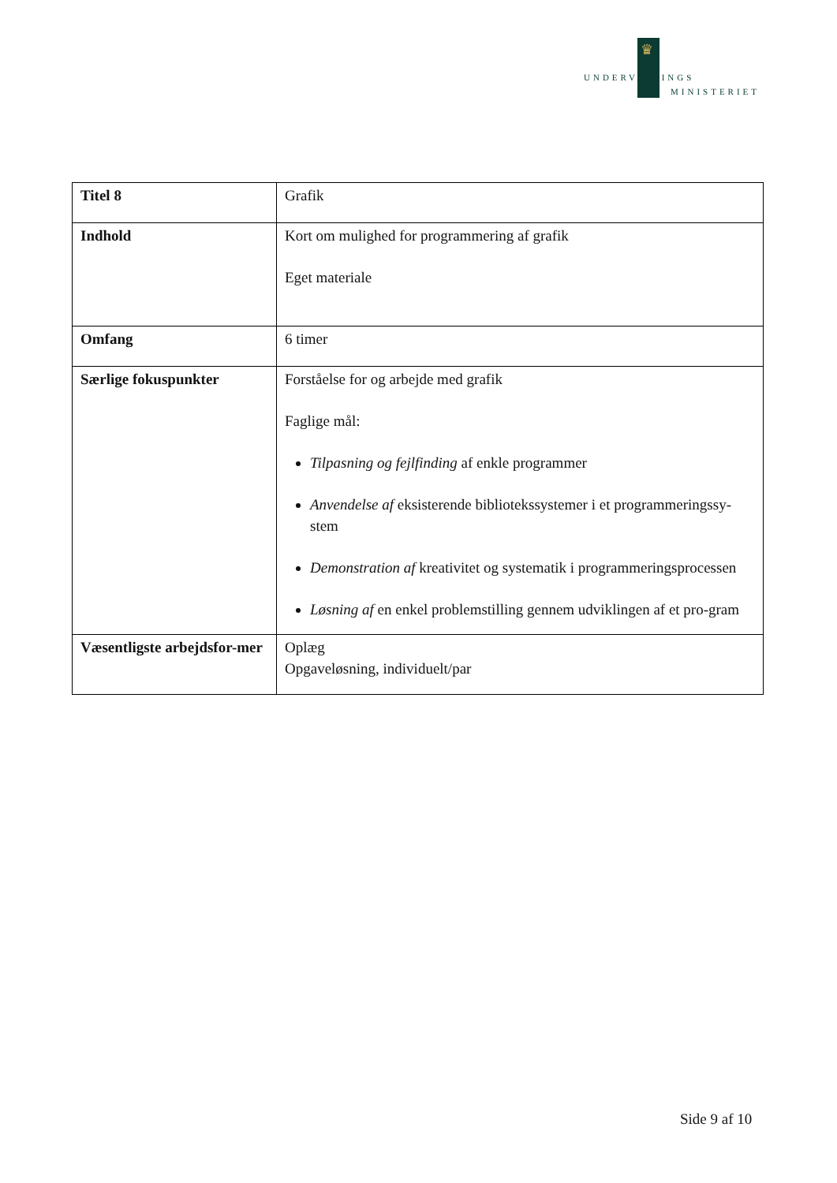♛
UNDERVISNINGS
MINISTERIET
| Titel 8 | Grafik |
| Indhold | Kort om mulighed for programmering af grafik Eget materiale |
| Omfang | 6 timer |
| Særlige fokuspunkter | Forståelse for og arbejde med grafik Faglige mål: Tilpasning og fejlfinding af enkle programmer Anvendelse af eksisterende bibliotekssystemer i et programmeringssy-stem Demonstration af kreativitet og systematik i programmeringsprocessen Løsning af en enkel problemstilling gennem udviklingen af et pro-gram |
| Væsentligste arbejdsfor-mer | Oplæg Opgaveløsning, individuelt/par |
Side 9 af 10